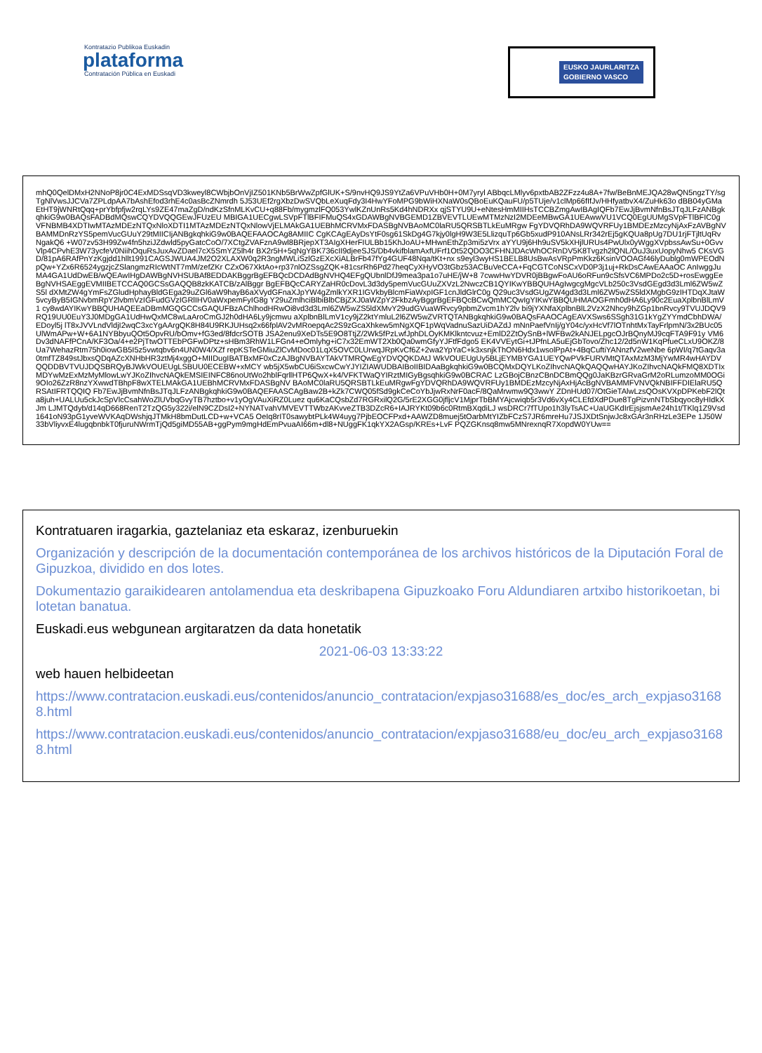Kontratazio Publikoa Euskadin
plataforma
Contratación Pública en Euskadi
EUSKO JAURLARITZA
GOBIERNO VASCO
mhQ0QelDMxH2NNoP8jr0C4ExMDSsqVD3kweyl8CWbjbOnVjIZ501KNb5BrWwZpfGlUK+S/9nvHQ9JS9YtZa6VPuVHb0H+0M7yryl ABbqcLMlyv6pxtbAB2ZFzz4u8A+7fw/BeBnMEJQA28wQN5ngzTY/sgTgNlVwsJJCVa7ZPLdpAA7bAshEfod3rhE4c0asBcZNmrdh 5J53UEf2rgXbzDwSVQbLeXuqFdy3I4HwYFoMPG9bWiHXNaW0sQBoEuKQauFU/p5TUje/v1clMp66fIfJv/HHfyatbvX4/ZuHk63o dBB04yGMaEtHT9jWNRtQqq+prYbfpfjw2rqLYs9ZE47maZgD/ndKzSfnMLKvCU+q88Fb/mygmzlFQ053YwlKZnUnRs5Kd4hNDRXx qjSTYU9U+eNtesHmMIIHsTCCBZmgAwIBAgIQFb7EwJjBvmNfnBsJTqJLFzANBgkqhkiG9w0BAQsFADBdMQswCQYDVQQGEwJFUzEU MBIGA1UECgwLSVpFTlBFIFMuQS4xGDAWBgNVBGEMD1ZBVEVTLUEwMTMzNzI2MDEeMBwGA1UEAwwVU1VCQ0EgUUMgSVpFTlBFIC0g VFNBMB4XDTIwMTAzMDEzNTQxNloXDTI1MTAzMDEzNTQxNlowVjELMAkGA1UEBhMCRVMxFDASBgNVBAoMC0laRU5QRSBTLkEuMRgw FgYDVQRhDA9WQVRFUy1BMDEzMzcyNjAxFzAVBgNVBAMMDnRzYS5pemVucGUuY29tMIICIjANBgkqhkiG9w0BAQEFAAOCAg8AMIIC CgKCAgEAyDsYtF0sg61SkDg4G7kjy0lgH9W3E5LlizquTp6Gb5xudP910ANsLRr342rEj5gKQUa8pUg7DU1rjFTjltUqRvNgakQ6 +W07zv53H99Zw4fn5hziJZdwld5pyGatcCoO/7XCtgZVAFznA9wl8BRjepXT3AIgXHerFIULBb15KhJoAU+MHwnEthZp3mi5zVrx aYYU9j6Hh9uSV5kXHjlURUs4PwUlx0yWggXVpbssAwSu+0GvvVlp4CPvhE3W73ycfeV0NiihOquRsJuxAvZDael7cX5SmYZ5lh4r BX2r5H+5qNgYBK736cII9djeeSJS/Db4vkifblamAxfUFrf1Ot52QDO3CFHNJDAcWhOCRnDV5K8Tvgzh2lQNL/OuJ3uxUopyNhw5 CKsVGD/81pA6RAfPnYzKgjdd1hllt1991CAGSJWUA4JM2O2XLAXW0q2R3ngMWLiSzlGzEXcXiALBrFb47fYg4GUF48Nqa/tKt+nx s9eyl3wyHS1BELB8UsBwAsVRpPmKkz6KsinVOOAGf46lyDublg0mWPEOdNpQw+YZx6R6524ygzjcZSlangmzRIcWtNT7mM/zefZKr CZxO67XktAo+rp37nlOZSsgZQK+81csrRh6Pd27heqCyXHyVO3tGbz53ACBuVeCCA+FqCGTCoNSCxVD0P3j1uj+RkDsCAwEAAaOC AnIwggJuMA4GA1UdDwEB/wQEAwIHgDAWBgNVHSUBAf8EDDAKBggrBgEFBQcDCDAdBgNVHQ4EFgQUbnlDfJ9mea3pa1o7uHE/jW+8 7cwwHwYDVR0jBBgwFoAU6oRFun9cSfsVC6MPDo2c5D+rosEwggEeBgNVHSAEggEVMIIBETCCAQ0GCSsGAQQB8zkKATCB/zAlBggr BgEFBQcCARYZaHR0cDovL3d3dy5pemVucGUuZXVzL2NwczCB1QYIKwYBBQUHAgIwgcgMgcVLb250c3VsdGEgd3d3Lml6ZW5wZS5l dXMtZW4gYmFsZGludHphayBldGEga29uZGl6aW9hayB6aXVydGFnaXJpYW4gZmlkYXR1IGVkbyBlcmFiaWxpIGF1cnJldGlrC0g Q29uc3VsdGUgZW4gd3d3Lml6ZW5wZS5ldXMgbG9zIHTDqXJtaW5vcyByB5IGNvbmRpY2lvbmVzIGFudGVzIGRlIHV0aWxpemFyIG8g Y29uZmlhciBlbiBlbCBjZXJ0aWZpY2FkbzAyBggrBgEFBQcBCwQmMCQwIgYIKwYBBQUHMAOGFmh0dHA6Ly90c2EuaXplbnBlLmV1 cy8wdAYIKwYBBQUHAQEEaDBmMGQGCCsGAQUFBzAChlhodHRwOi8vd3d3Lml6ZW5wZS5ldXMvY29udGVuaWRvcy9pbmZvcm1hY2lv bi9jYXNfaXplbnBlL2VzX2Nhcy9hZGp1bnRvcy9TVUJDQV9RQ19UU0EuY3J0MDgGA1UdHwQxMC8wLaAroCmGJ2h0dHA6Ly9jcmwu aXplbnBlLmV1cy9jZ2ktYmluL2l6ZW5wZVRTQTANBgkqhkiG9w0BAQsFAAOCAgEAVXSws6SSgh31G1kYgZYYmdCbhDWA/EDoyl5j lT8xJVVLndVldjI2wqC3xcYgAArgQK8H84U9RKJUHsq2x66fplAV2vMRoepqAc2S9zGcaXhkew5mNgXQF1pWqVadnuSazUiDAZdJ mNnPaefVnIj/gY04c/yxHcVf7lOTnhtMxTayFrlpmN/3x2BUc05UlWmAPw+W+6A1NYBbyuQOt5OpvRU/bOmv+fG3ed/8fdcrSOTB JSA2enu9XeDTs5E9O8TtjZ/2Wk5fPzLwfJphDLOyKMKlkntcvuz+EmlD2ZtOySnB+lWFBw2kANJELpgcOJrBQnyMJ9cqFTA9F91y VM6Dv3dNAFfPCnA/KF3Oa/4+e2PjTtwOTTEbPGFwDPtz+sHBm3RhW1LFGn4+eOmlyhg+iC7x32EmWT2Xb0Qa0wmGfyYJFtfFdgo5 EK4VVEytGi+tJPfnLA5uEjGbTovo/Zhc12/2d5nW1KqPfueCLxU9OKZ/8Ua7WehazRtm75h0iowGB5I5z5vwtqbv6n4UN0W4/XZf repKSTeGMiuZlCvMDoc01LqX5OVC0LUrwqJRpKvCf6Z+2wa2YpYaC+k3xsnjkThON6Hdx1wsolPpAt+4BqCuftiYANnzfV2weNbe 6pWI/q7tGaqv3a0tmfTZ849stJbxsQDqAZcXNHbHR3ztMj4xggO+MIIDugIBATBxMF0xCzAJBgNVBAYTAkVTMRQwEgYDVQQKDAtJ WkVOUEUgUy5BLjEYMBYGA1UEYQwPVkFURVMtQTAxMzM3MjYwMR4wHAYDVQQDDBVTVUJDQSBRQyBJWkVOUEUgLSBUU0ECEBW+xMCY wb5jX5wbCU6iSxcwCwYJYIZIAWUDBAIBoIIBIDAaBgkqhkiG9w0BCQMxDQYLKoZIhvcNAQkQAQQwHAYJKoZIhvcNAQkFMQ8XDTIx MDYwMzExMzMyMlowLwYJKoZIhvcNAQkEMSIEINFC86noUtWo2hblFqrllHTP6QwX+k4/VFKTWaQYIRztMIGyBgsqhkiG9w0BCRAC LzGBojCBnzCBnDCBmQQg0JaKBzrGRvaGrM2oRLumzoMM0OGi9OIo26ZzR8nzYXwwdTBhpF8wXTELMAkGA1UEBhMCRVMxFDASBgNV BAoMC0laRU5QRSBTLkEuMRgwFgYDVQRhDA9WQVRFUy1BMDEzMzcyNjAxHjAcBgNVBAMMFVNVQkNBIFFDIElaRU5QRSAtIFRTQQIQ Fb7EwJjBvmNfnBsJTqJLFzANBgkqhkiG9w0BAQEFAASCAgBaw2B+kZk7CWQ05fSd9gkCeCoYbJjwRxNrF0acF/8QaMrwmw9Q3wwY ZDnHUd07/OtGieTAlwLzsQOsKVXpDPKebF2lQta8juh+UALUu5ckJcSpVlcCsahWoZlUVbqGvyTB7hztbo+v1yOgVAuXiRZ0Luez qu6KaCQsbZd7RGRxilQ2G/5rE2XGG0jfljcV1MjprTbBMYAjcwiqb5r3Vd6vXy4CLEfdXdPDue8TgPizvnNTbSbqyoc8yHIdkXJm LJMTQdyb/d14qD668RenT2TzQG5y322i/elN9CZDsI2+NYNATvahVMVEVTTWbzAKvveZTB3DZcR6+IAJRYKt09b6c0RtmBXqdiLJ wsDRCr7fTUpo1h3lyTsAC+UaUGKdIrEjsjsmAe24h1t/TKlq1Z9Vsd1641oN93pG1yveWVKAqDWshjqJTMkH8bmDutLCD+w+VCA5 OeIq8rIT0sawybtPLk4W4uyg7PjbEOCFPxd+AAWZD8muej5tOarbMtYIZbFCzS7JR6mreHu7JSJXDtSnjwJc8xGAr3nRHzLe3EPe 1J50W33bVliyvxE4lugqbnbkT0fjuruNWrmTjQd5giMD55AB+ggPym9mgHdEmPvuaAI66m+dl8+NUggFK1qkYX2AGsp/KREs+LvF PQZGKnsq8mw5MNrexnqR7XopdW0YUw==
Kontratuaren iragarkia, gaztelaniaz eta eskaraz, izenburuekin
Organización y descripción de la documentación contemporánea de los archivos históricos de la Diputación Foral de Gipuzkoa, dividido en dos lotes.
Dokumentazio garaikidearen antolamendua eta deskribapena Gipuzkoako Foru Aldundiaren artxibo historikoetan, bi lotetan banatua.
Euskadi.eus webgunean argitaratzen da data honetatik
2021-06-03 13:33:22
web hauen helbideetan
https://www.contratacion.euskadi.eus/contenidos/anuncio_contratacion/expjaso31688/es_doc/es_arch_expjaso31688.html
https://www.contratacion.euskadi.eus/contenidos/anuncio_contratacion/expjaso31688/eu_doc/eu_arch_expjaso31688.html